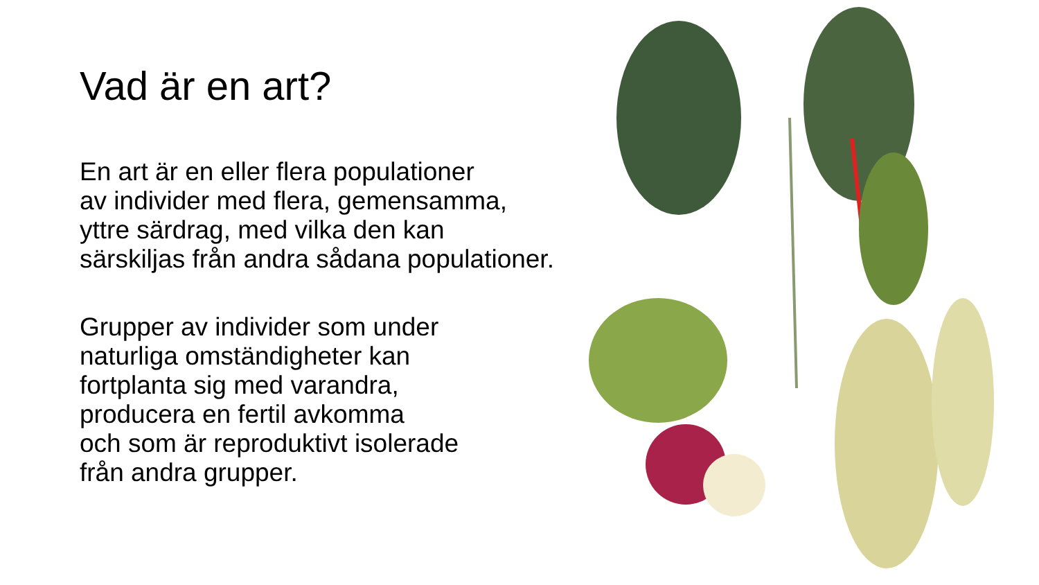Vad är en art?
En art är en eller flera populationer
av individer med flera, gemensamma,
yttre särdrag, med vilka den kan
särskiljas från andra sådana populationer.
Grupper av individer som under
naturliga omständigheter kan
fortplanta sig med varandra,
producera en fertil avkomma
och som är reproduktivt isolerade
från andra grupper.